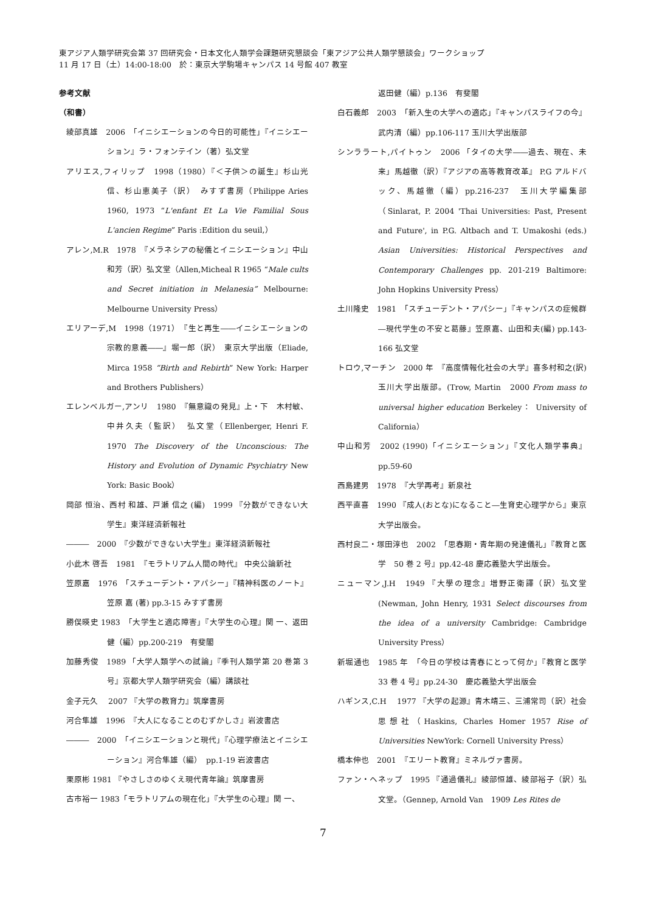東アジア人類学研究会第 37 回研究会・日本文化人類学会課題研究懇談会「東アジア公共人類学懇談会」ワークショップ
11 月 17 日（土）14:00-18:00　於：東京大学駒場キャンパス 14 号館 407 教室
参考文献
（和書）
綾部真雄　2006　「イニシエーションの今日的可能性」『イニシエーション』ラ・フォンテイン（著）弘文堂
アリエス,フィリップ　1998（1980）『＜子供＞の誕生』杉山光信、杉山恵美子（訳）　みすず書房（Philippe Aries 1960, 1973 “L'enfant Et La Vie Familial Sous L'ancien Regime” Paris :Edition du seuil,）
アレン,M.R　1978　『メラネシアの秘儀とイニシエーション』中山和芳（訳）弘文堂（Allen,Micheal R 1965 “Male cults and Secret initiation in Melanesia” Melbourne: Melbourne University Press）
エリアーデ,M　1998（1971）　『生と再生――イニシエーションの宗教的意義――』堀一郎（訳）　東京大学出版（Eliade, Mirca 1958 “Birth and Rebirth” New York: Harper and Brothers Publishers）
エレンベルガー,アンリ　1980　『無意識の発見』上・下　木村敏、中井久夫（監訳）　弘文堂（Ellenberger, Henri F. 1970 The Discovery of the Unconscious: The History and Evolution of Dynamic Psychiatry New York: Basic Book）
岡部 恒治、西村 和雄、戸瀬 信之 (編)　1999 『分数ができない大学生』東洋経済新報社
―――　2000　『少数ができない大学生』東洋経済新報社
小此木 啓吾　1981　『モラトリアム人間の時代』 中央公論新社
笠原嘉　1976　「スチューデント・アパシー」『精神科医のノート』笠原 嘉 (著) pp.3-15 みすず書房
勝俣暎史 1983　「大学生と適応障害」『大学生の心理』関 一、返田健（編）pp.200-219　有斐閣
加藤秀俊　1989 「大学人類学への試論」『季刊人類学第 20 巻第 3 号』京都大学人類学研究会（編）講談社
金子元久　 2007 『大学の教育力』筑摩書房
河合隼雄　1996　『大人になることのむずかしさ』岩波書店
―――　2000　「イニシエーションと現代」『心理学療法とイニシエーション』河合隼雄（編）　pp.1-19 岩波書店
栗原彬 1981 『やさしさのゆくえ現代青年論』筑摩書房
古市裕一 1983「モラトリアムの現在化」『大学生の心理』関 一、
返田健（編）p.136　有斐閣
白石義郎　2003　「新入生の大学への適応」『キャンパスライフの今』武内清（編）pp.106-117 玉川大学出版部
シンララート,パイトゥン　2006 「タイの大学――過去、現在、未来」馬越徹（訳）『アジアの高等教育改革』 P.G アルドバック、馬越徹（編）pp.216-237　玉川大学編集部（Sinlarat, P. 2004 'Thai Universities: Past, Present and Future', in P.G. Altbach and T. Umakoshi (eds.) Asian Universities: Historical Perspectives and Contemporary Challenges pp. 201-219 Baltimore: John Hopkins University Press）
土川隆史　1981　「スチューデント・アパシー」『キャンパスの症候群―現代学生の不安と葛藤』笠原嘉、山田和夫(編) pp.143-166 弘文堂
トロウ,マーチン　2000 年　『高度情報化社会の大学』喜多村和之(訳)玉川大学出版部。(Trow, Martin　2000 From mass to universal higher education Berkeley： University of California）
中山和芳　2002 (1990)「イニシエーション」『文化人類学事典』pp.59-60
西島建男　1978　『大学再考』新泉社
西平直喜　1990 『成人(おとな)になること―生育史心理学から』東京大学出版会。
西村良二・塚田淳也　2002　「思春期・青年期の発達儀礼」『教育と医学　50 巻 2 号』pp.42-48 慶応義塾大学出版会。
ニューマン,J.H　1949 『大學の理念』増野正衛譯（訳）弘文堂 (Newman, John Henry, 1931 Select discourses from the idea of a university Cambridge: Cambridge University Press）
新堀通也　1985 年　「今日の学校は青春にとって何か」『教育と医学　33 巻 4 号』pp.24-30　慶応義塾大学出版会
ハギンス,C.H　 1977 『大学の起源』青木靖三、三浦常司（訳）社会思想社（Haskins, Charles Homer 1957 Rise of Universities NewYork: Cornell University Press）
橋本伸也　2001　『エリート教育』ミネルヴァ書房。
ファン・ヘネップ　1995 『通過儀礼』綾部恒雄、綾部裕子（訳）弘文堂。（Gennep, Arnold Van　1909 Les Rites de
7